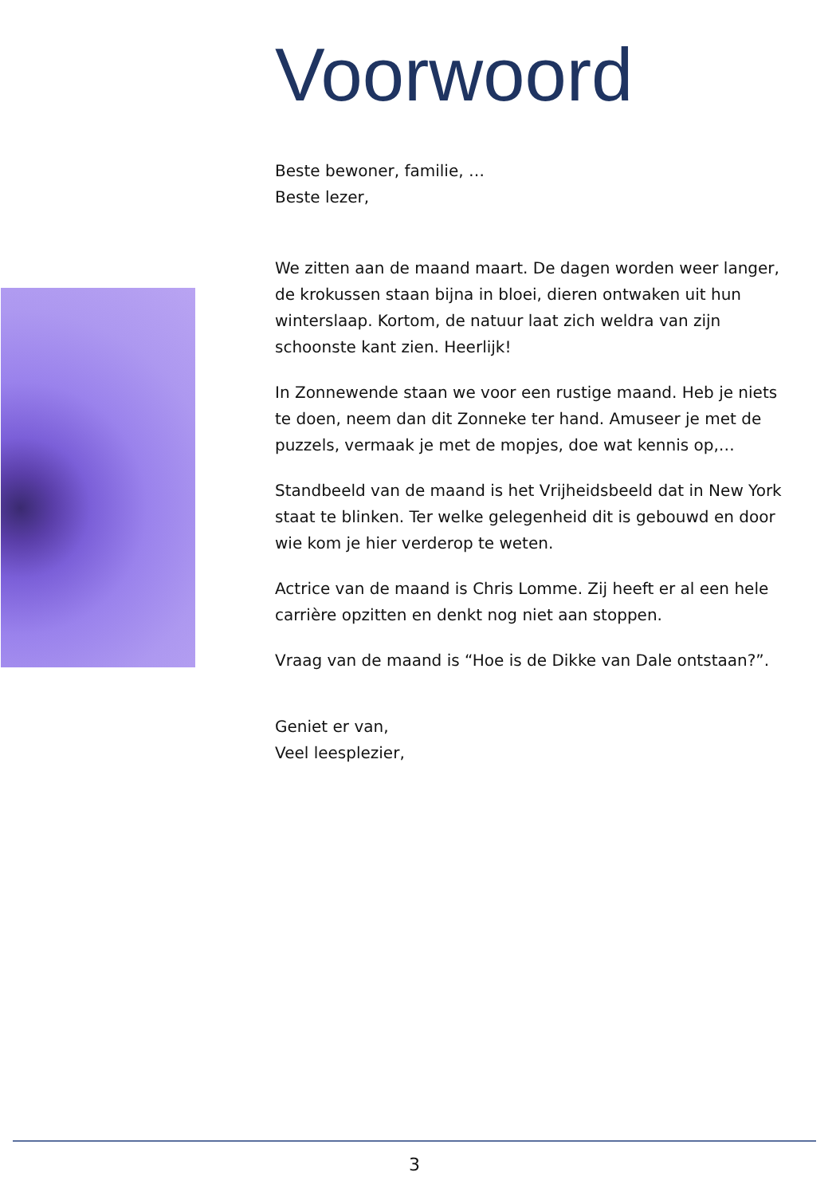Voorwoord
Beste bewoner, familie, …
Beste lezer,
We zitten aan de maand maart. De dagen worden weer langer, de krokussen staan bijna in bloei, dieren ontwaken uit hun winterslaap. Kortom, de natuur laat zich weldra van zijn schoonste kant zien. Heerlijk!
In Zonnewende staan we voor een rustige maand. Heb je niets te doen, neem dan dit Zonneke ter hand. Amuseer je met de puzzels, vermaak je met de mopjes, doe wat kennis op,…
Standbeeld van de maand is het Vrijheidsbeeld dat in New York staat te blinken. Ter welke gelegenheid dit is gebouwd en door wie kom je hier verderop te weten.
Actrice van de maand is Chris Lomme. Zij heeft er al een hele carrière opzitten en denkt nog niet aan stoppen.
Vraag van de maand is “Hoe is de Dikke van Dale ontstaan?”.
Geniet er van,
Veel leesplezier,
3